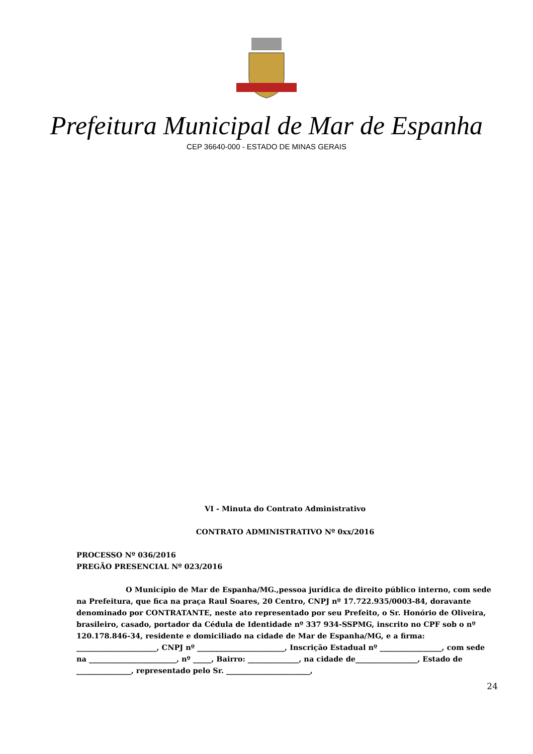Prefeitura Municipal de Mar de Espanha
CEP 36640-000 - ESTADO DE MINAS GERAIS
VI - Minuta do Contrato Administrativo
CONTRATO ADMINISTRATIVO Nº 0xx/2016
PROCESSO Nº 036/2016
PREGÃO PRESENCIAL Nº 023/2016
O Município de Mar de Espanha/MG.,pessoa jurídica de direito público interno, com sede na Prefeitura, que fica na praça Raul Soares, 20 Centro, CNPJ nº 17.722.935/0003-84, doravante denominado por CONTRATANTE, neste ato representado por seu Prefeito, o Sr. Honório de Oliveira, brasileiro, casado, portador da Cédula de Identidade nº 337 934-SSPMG, inscrito no CPF sob o nº 120.178.846-34, residente e domiciliado na cidade de Mar de Espanha/MG, e a firma: ______________________, CNPJ nº ________________________, Inscrição Estadual nº _________________, com sede na ________________________, nº _____, Bairro: ______________, na cidade de_________________, Estado de _______________, representado pelo Sr. _______________________,
24